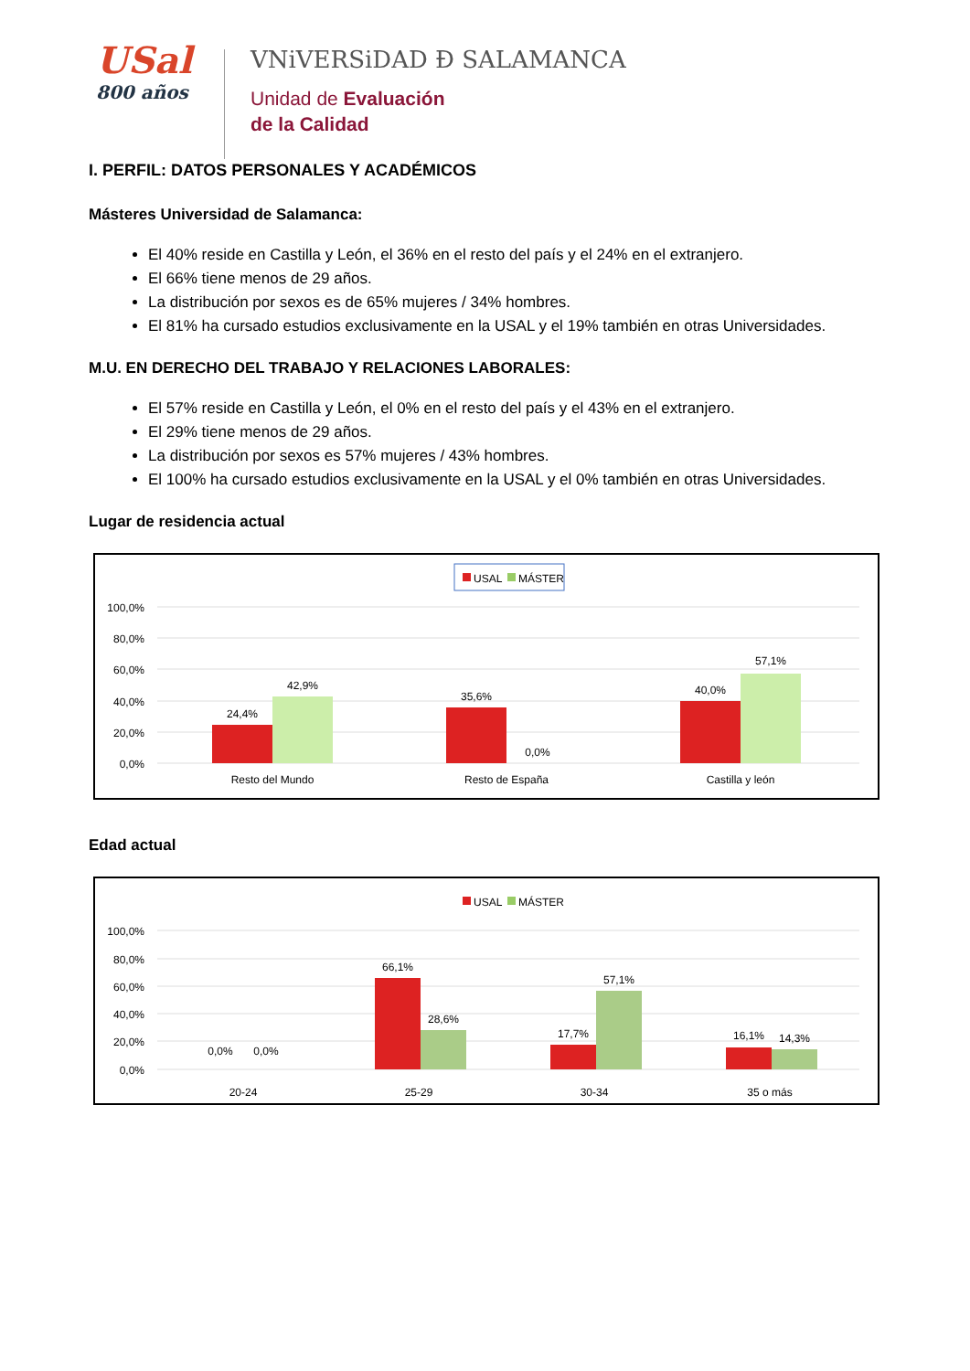USal
800 años
VNiVERSiDAD Ð SALAMANCA
Unidad de Evaluación
de la Calidad
I. PERFIL: DATOS PERSONALES Y ACADÉMICOS
Másteres Universidad de Salamanca:
El 40% reside en Castilla y León, el 36% en el resto del país y el 24% en el extranjero.
El 66% tiene menos de 29 años.
La distribución por sexos es de 65% mujeres / 34% hombres.
El 81% ha cursado estudios exclusivamente en la USAL y el 19% también en otras Universidades.
M.U. EN DERECHO DEL TRABAJO Y RELACIONES LABORALES:
El 57% reside en Castilla y León, el 0% en el resto del país y el 43% en el extranjero.
El 29% tiene menos de 29 años.
La distribución por sexos es 57% mujeres / 43% hombres.
El 100% ha cursado estudios exclusivamente en la USAL y el 0% también en otras Universidades.
Lugar de residencia actual
USAL
MÁSTER
100,0%
80,0%
60,0%
40,0%
20,0%
0,0%
24,4%
42,9%
35,6%
0,0%
40,0%
57,1%
Resto del Mundo
Resto de España
Castilla y león
Edad actual
USAL
MÁSTER
100,0%
80,0%
60,0%
40,0%
20,0%
0,0%
0,0%
0,0%
66,1%
28,6%
17,7%
57,1%
16,1%
14,3%
20-24
25-29
30-34
35 o más